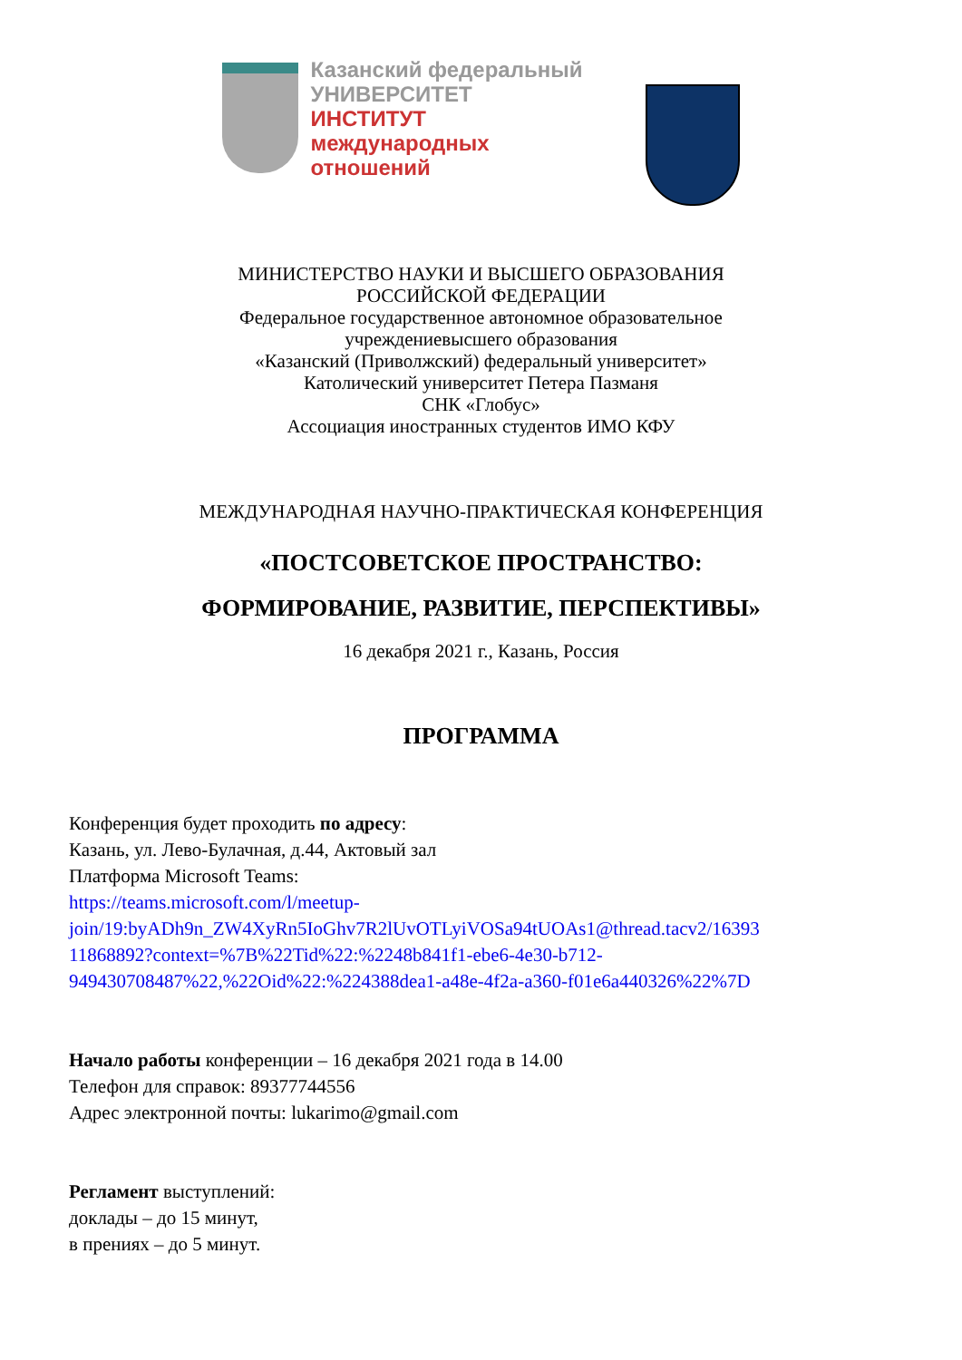Казанский федеральный
УНИВЕРСИТЕТ
ИНСТИТУТ
международных
отношений
МИНИСТЕРСТВО НАУКИ И ВЫСШЕГО ОБРАЗОВАНИЯ
РОССИЙСКОЙ ФЕДЕРАЦИИ
Федеральное государственное автономное образовательное
учреждениевысшего образования
«Казанский (Приволжский) федеральный университет»
Католический университет Петера Пазманя
СНК «Глобус»
Ассоциация иностранных студентов ИМО КФУ
МЕЖДУНАРОДНАЯ НАУЧНО-ПРАКТИЧЕСКАЯ КОНФЕРЕНЦИЯ
«ПОСТСОВЕТСКОЕ ПРОСТРАНСТВО:
ФОРМИРОВАНИЕ, РАЗВИТИЕ, ПЕРСПЕКТИВЫ»
16 декабря 2021 г., Казань, Россия
ПРОГРАММА
Конференция будет проходить по адресу:
Казань, ул. Лево-Булачная, д.44, Актовый зал
Платформа Microsoft Teams:
https://teams.microsoft.com/l/meetup-
join/19:byADh9n_ZW4XyRn5IoGhv7R2lUvOTLyiVOSa94tUOAs1@thread.tacv2/16393
11868892?context=%7B%22Tid%22:%2248b841f1-ebe6-4e30-b712-
949430708487%22,%22Oid%22:%224388dea1-a48e-4f2a-a360-f01e6a440326%22%7D
Начало работы конференции – 16 декабря 2021 года в 14.00
Телефон для справок: 89377744556
Адрес электронной почты: lukarimo@gmail.com
Регламент выступлений:
доклады – до 15 минут,
в прениях – до 5 минут.